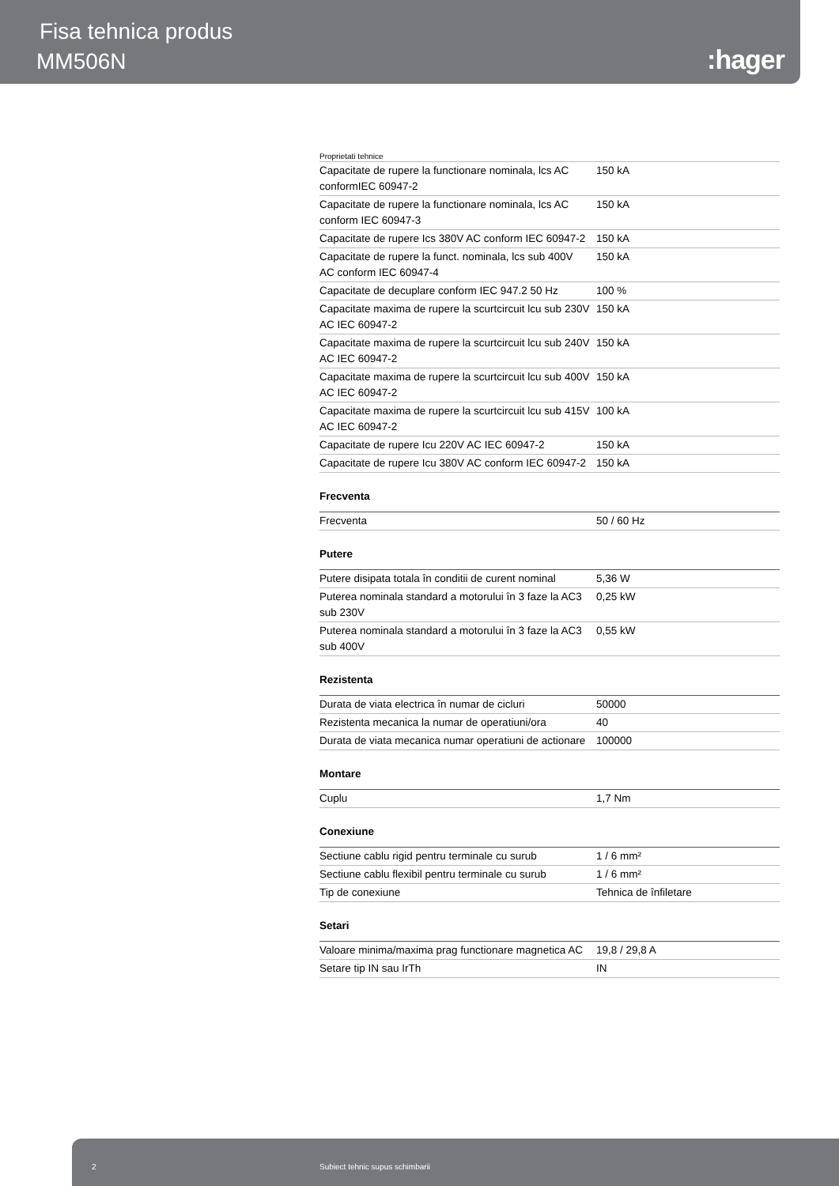Fisa tehnica produs
MM506N :hager
Proprietati tehnice
| Capacitate de rupere la functionare nominala, lcs AC conformIEC 60947-2 | 150 kA |
| Capacitate de rupere la functionare nominala, lcs AC conform IEC 60947-3 | 150 kA |
| Capacitate de rupere Ics 380V AC conform IEC 60947-2 | 150 kA |
| Capacitate de rupere la funct. nominala, lcs sub 400V AC conform IEC 60947-4 | 150 kA |
| Capacitate de decuplare conform IEC 947.2 50 Hz | 100 % |
| Capacitate maxima de rupere la scurtcircuit lcu sub 230V AC IEC 60947-2 | 150 kA |
| Capacitate maxima de rupere la scurtcircuit lcu sub 240V AC IEC 60947-2 | 150 kA |
| Capacitate maxima de rupere la scurtcircuit lcu sub 400V AC IEC 60947-2 | 150 kA |
| Capacitate maxima de rupere la scurtcircuit lcu sub 415V AC IEC 60947-2 | 100 kA |
| Capacitate de rupere Icu 220V AC IEC 60947-2 | 150 kA |
| Capacitate de rupere Icu 380V AC conform IEC 60947-2 | 150 kA |
Frecventa
| Frecventa | 50 / 60 Hz |
Putere
| Putere disipata totala în conditii de curent nominal | 5,36 W |
| Puterea nominala standard a motorului în 3 faze la AC3 sub 230V | 0,25 kW |
| Puterea nominala standard a motorului în 3 faze la AC3 sub 400V | 0,55 kW |
Rezistenta
| Durata de viata electrica în numar de cicluri | 50000 |
| Rezistenta mecanica la numar de operatiuni/ora | 40 |
| Durata de viata mecanica numar operatiuni de actionare | 100000 |
Montare
| Cuplu | 1,7 Nm |
Conexiune
| Sectiune cablu rigid pentru terminale cu surub | 1 / 6 mm² |
| Sectiune cablu flexibil pentru terminale cu surub | 1 / 6 mm² |
| Tip de conexiune | Tehnica de înfiletare |
Setari
| Valoare minima/maxima prag functionare magnetica AC | 19,8 / 29,8 A |
| Setare tip IN sau IrTh | IN |
2 Subiect tehnic supus schimbarii